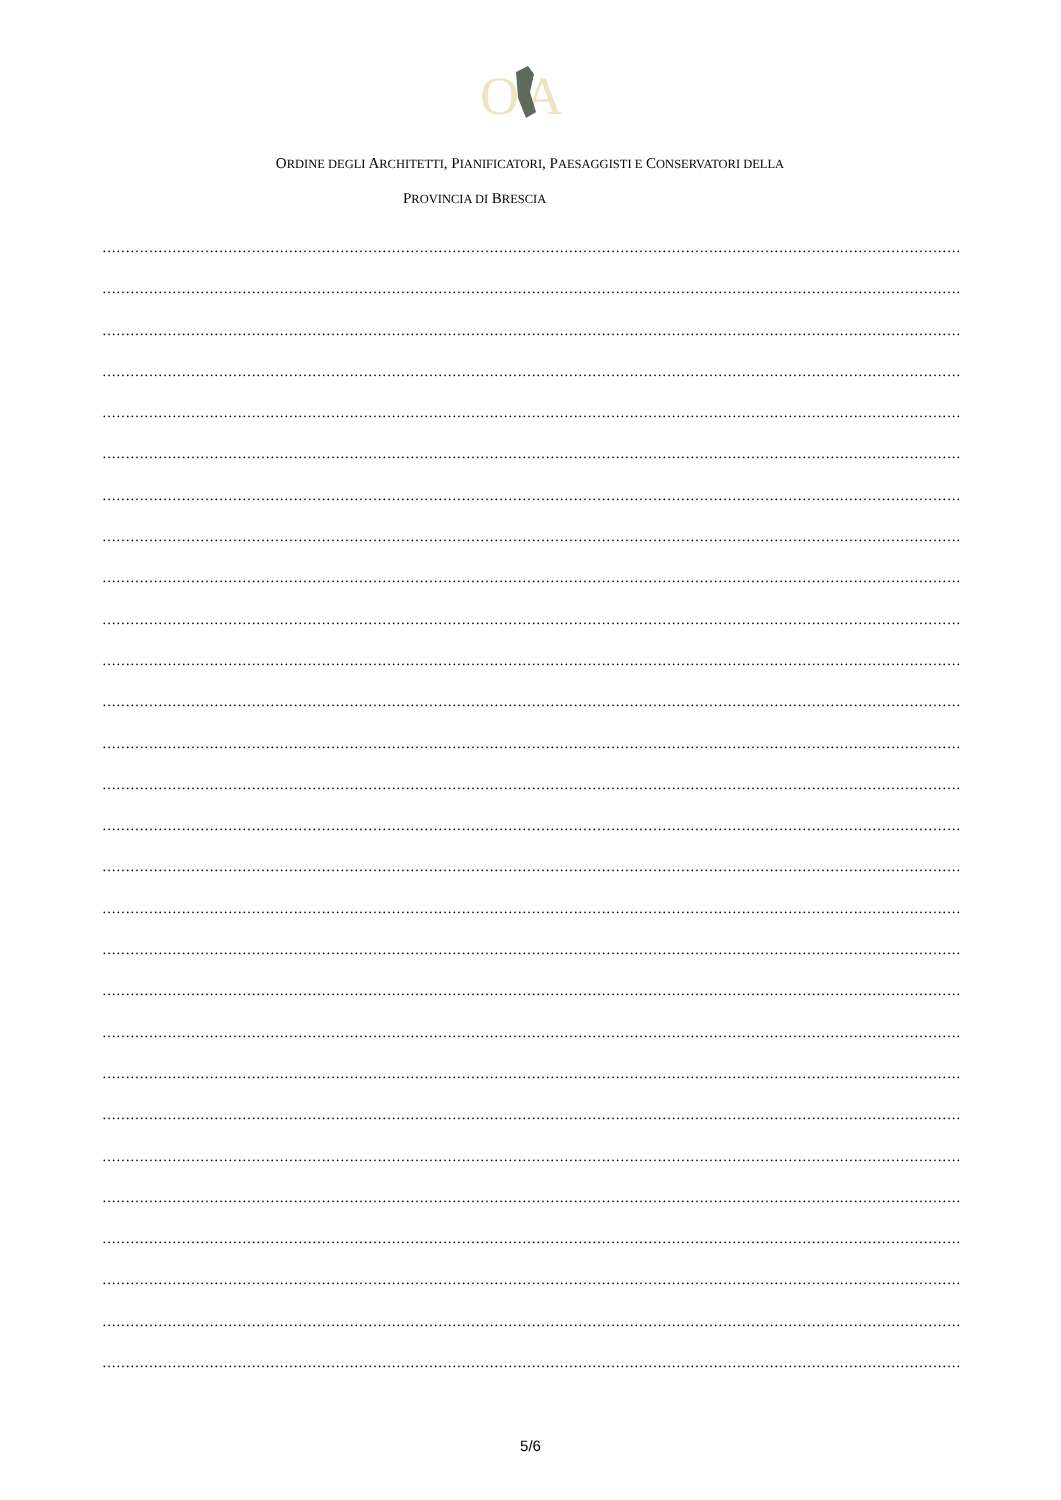O
A
ORDINE DEGLI ARCHITETTI, PIANIFICATORI, PAESAGGISTI E CONSERVATORI DELLA
PROVINCIA DI BRESCIA
…………………………………………………………………………………………………………………………………………………………………………
…………………………………………………………………………………………………………………………………………………………………………
…………………………………………………………………………………………………………………………………………………………………………
…………………………………………………………………………………………………………………………………………………………………………
…………………………………………………………………………………………………………………………………………………………………………
…………………………………………………………………………………………………………………………………………………………………………
…………………………………………………………………………………………………………………………………………………………………………
…………………………………………………………………………………………………………………………………………………………………………
…………………………………………………………………………………………………………………………………………………………………………
…………………………………………………………………………………………………………………………………………………………………………
…………………………………………………………………………………………………………………………………………………………………………
…………………………………………………………………………………………………………………………………………………………………………
…………………………………………………………………………………………………………………………………………………………………………
…………………………………………………………………………………………………………………………………………………………………………
…………………………………………………………………………………………………………………………………………………………………………
…………………………………………………………………………………………………………………………………………………………………………
…………………………………………………………………………………………………………………………………………………………………………
…………………………………………………………………………………………………………………………………………………………………………
…………………………………………………………………………………………………………………………………………………………………………
…………………………………………………………………………………………………………………………………………………………………………
…………………………………………………………………………………………………………………………………………………………………………
…………………………………………………………………………………………………………………………………………………………………………
…………………………………………………………………………………………………………………………………………………………………………
…………………………………………………………………………………………………………………………………………………………………………
…………………………………………………………………………………………………………………………………………………………………………
…………………………………………………………………………………………………………………………………………………………………………
…………………………………………………………………………………………………………………………………………………………………………
…………………………………………………………………………………………………………………………………………………………………………
5/6